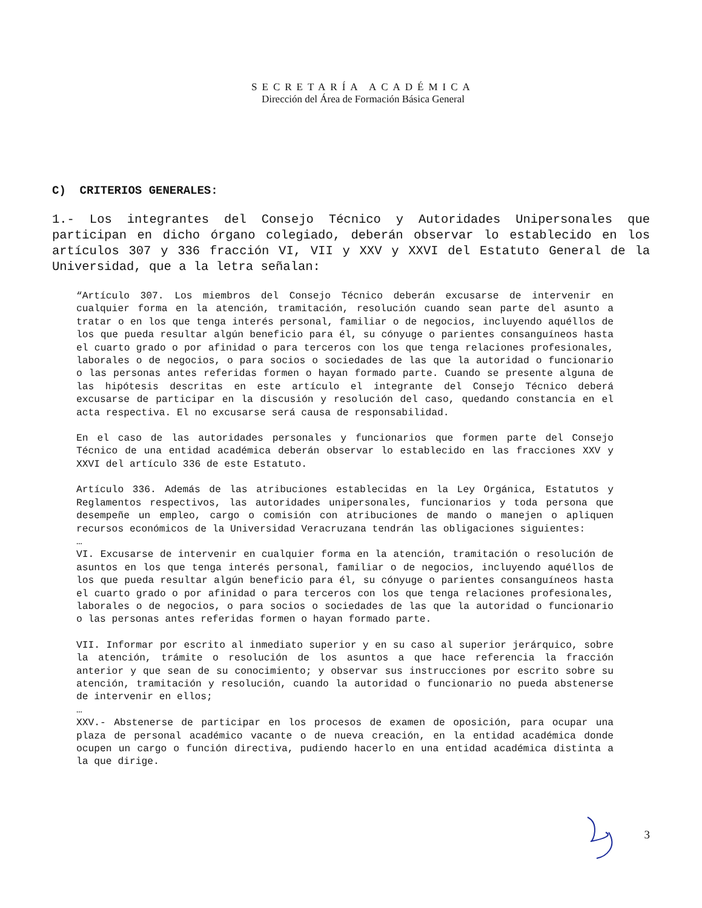SECRETARÍA ACADÉMICA
Dirección del Área de Formación Básica General
C) CRITERIOS GENERALES:
1.- Los integrantes del Consejo Técnico y Autoridades Unipersonales que participan en dicho órgano colegiado, deberán observar lo establecido en los artículos 307 y 336 fracción VI, VII y XXV y XXVI del Estatuto General de la Universidad, que a la letra señalan:
“Artículo 307. Los miembros del Consejo Técnico deberán excusarse de intervenir en cualquier forma en la atención, tramitación, resolución cuando sean parte del asunto a tratar o en los que tenga interés personal, familiar o de negocios, incluyendo aquéllos de los que pueda resultar algún beneficio para él, su cónyuge o parientes consanguíneos hasta el cuarto grado o por afinidad o para terceros con los que tenga relaciones profesionales, laborales o de negocios, o para socios o sociedades de las que la autoridad o funcionario o las personas antes referidas formen o hayan formado parte. Cuando se presente alguna de las hipótesis descritas en este artículo el integrante del Consejo Técnico deberá excusarse de participar en la discusión y resolución del caso, quedando constancia en el acta respectiva. El no excusarse será causa de responsabilidad.
En el caso de las autoridades personales y funcionarios que formen parte del Consejo Técnico de una entidad académica deberán observar lo establecido en las fracciones XXV y XXVI del artículo 336 de este Estatuto.
Artículo 336. Además de las atribuciones establecidas en la Ley Orgánica, Estatutos y Reglamentos respectivos, las autoridades unipersonales, funcionarios y toda persona que desempeñe un empleo, cargo o comisión con atribuciones de mando o manejen o apliquen recursos económicos de la Universidad Veracruzana tendrán las obligaciones siguientes:
…
VI. Excusarse de intervenir en cualquier forma en la atención, tramitación o resolución de asuntos en los que tenga interés personal, familiar o de negocios, incluyendo aquéllos de los que pueda resultar algún beneficio para él, su cónyuge o parientes consanguíneos hasta el cuarto grado o por afinidad o para terceros con los que tenga relaciones profesionales, laborales o de negocios, o para socios o sociedades de las que la autoridad o funcionario o las personas antes referidas formen o hayan formado parte.
VII. Informar por escrito al inmediato superior y en su caso al superior jerárquico, sobre la atención, trámite o resolución de los asuntos a que hace referencia la fracción anterior y que sean de su conocimiento; y observar sus instrucciones por escrito sobre su atención, tramitación y resolución, cuando la autoridad o funcionario no pueda abstenerse de intervenir en ellos;
…
XXV.- Abstenerse de participar en los procesos de examen de oposición, para ocupar una plaza de personal académico vacante o de nueva creación, en la entidad académica donde ocupen un cargo o función directiva, pudiendo hacerlo en una entidad académica distinta a la que dirige.
3